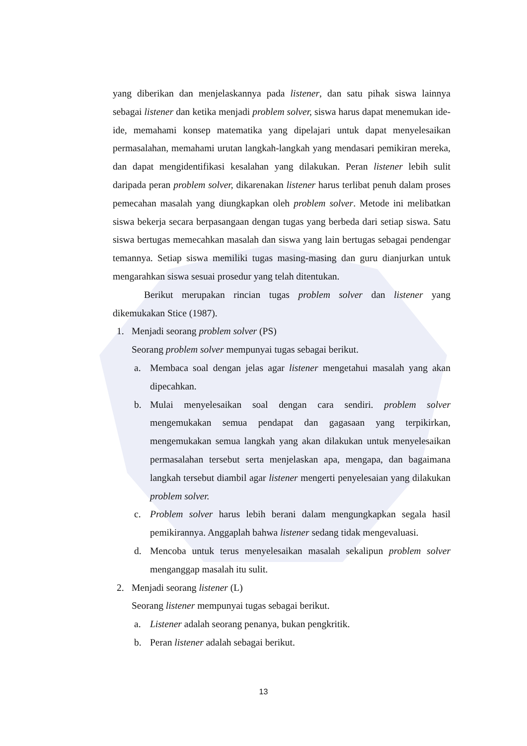yang diberikan dan menjelaskannya pada listener, dan satu pihak siswa lainnya sebagai listener dan ketika menjadi problem solver, siswa harus dapat menemukan ide-ide, memahami konsep matematika yang dipelajari untuk dapat menyelesaikan permasalahan, memahami urutan langkah-langkah yang mendasari pemikiran mereka, dan dapat mengidentifikasi kesalahan yang dilakukan. Peran listener lebih sulit daripada peran problem solver, dikarenakan listener harus terlibat penuh dalam proses pemecahan masalah yang diungkapkan oleh problem solver. Metode ini melibatkan siswa bekerja secara berpasangaan dengan tugas yang berbeda dari setiap siswa. Satu siswa bertugas memecahkan masalah dan siswa yang lain bertugas sebagai pendengar temannya. Setiap siswa memiliki tugas masing-masing dan guru dianjurkan untuk mengarahkan siswa sesuai prosedur yang telah ditentukan.
Berikut merupakan rincian tugas problem solver dan listener yang dikemukakan Stice (1987).
1. Menjadi seorang problem solver (PS)
Seorang problem solver mempunyai tugas sebagai berikut.
a. Membaca soal dengan jelas agar listener mengetahui masalah yang akan dipecahkan.
b. Mulai menyelesaikan soal dengan cara sendiri. problem solver mengemukakan semua pendapat dan gagasaan yang terpikirkan, mengemukakan semua langkah yang akan dilakukan untuk menyelesaikan permasalahan tersebut serta menjelaskan apa, mengapa, dan bagaimana langkah tersebut diambil agar listener mengerti penyelesaian yang dilakukan problem solver.
c. Problem solver harus lebih berani dalam mengungkapkan segala hasil pemikirannya. Anggaplah bahwa listener sedang tidak mengevaluasi.
d. Mencoba untuk terus menyelesaikan masalah sekalipun problem solver menganggap masalah itu sulit.
2. Menjadi seorang listener (L)
Seorang listener mempunyai tugas sebagai berikut.
a. Listener adalah seorang penanya, bukan pengkritik.
b. Peran listener adalah sebagai berikut.
13